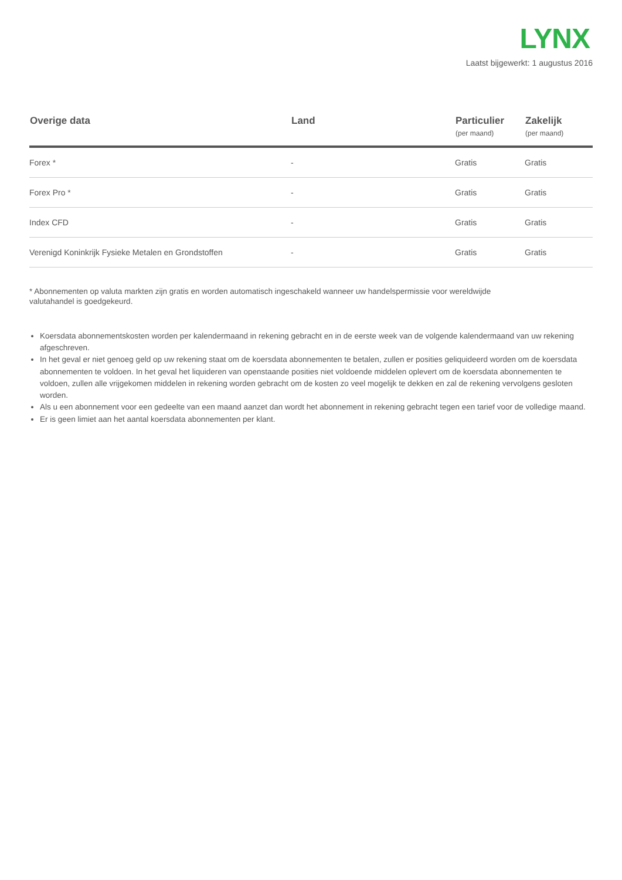LYNX
Laatst bijgewerkt: 1 augustus 2016
| Overige data | Land | Particulier (per maand) | Zakelijk (per maand) |
| --- | --- | --- | --- |
| Forex * | - | Gratis | Gratis |
| Forex Pro * | - | Gratis | Gratis |
| Index CFD | - | Gratis | Gratis |
| Verenigd Koninkrijk Fysieke Metalen en Grondstoffen | - | Gratis | Gratis |
* Abonnementen op valuta markten zijn gratis en worden automatisch ingeschakeld wanneer uw handelspermissie voor wereldwijde
valutahandel is goedgekeurd.
Koersdata abonnementskosten worden per kalendermaand in rekening gebracht en in de eerste week van de volgende kalendermaand van uw rekening afgeschreven.
In het geval er niet genoeg geld op uw rekening staat om de koersdata abonnementen te betalen, zullen er posities geliquideerd worden om de koersdata abonnementen te voldoen. In het geval het liquideren van openstaande posities niet voldoende middelen oplevert om de koersdata abonnementen te voldoen, zullen alle vrijgekomen middelen in rekening worden gebracht om de kosten zo veel mogelijk te dekken en zal de rekening vervolgens gesloten worden.
Als u een abonnement voor een gedeelte van een maand aanzet dan wordt het abonnement in rekening gebracht tegen een tarief voor de volledige maand.
Er is geen limiet aan het aantal koersdata abonnementen per klant.